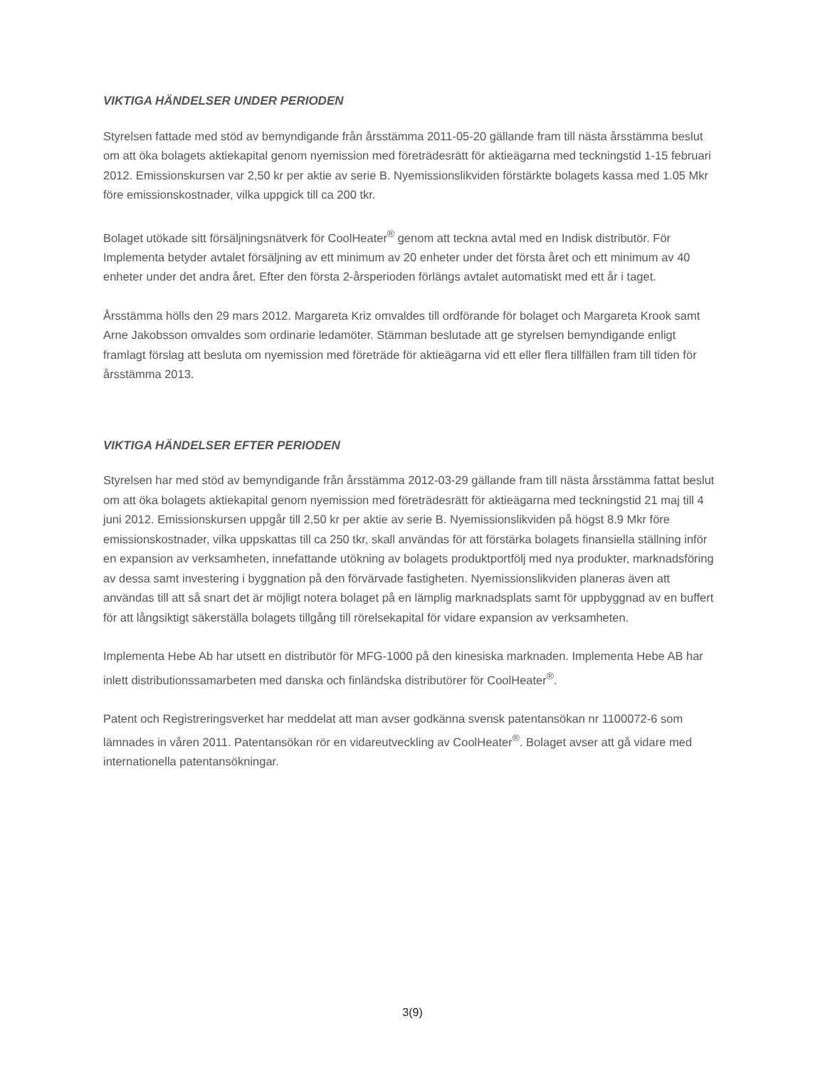VIKTIGA HÄNDELSER UNDER PERIODEN
Styrelsen fattade med stöd av bemyndigande från årsstämma 2011-05-20 gällande fram till nästa årsstämma beslut om att öka bolagets aktiekapital genom nyemission med företrädesrätt för aktieägarna med teckningstid 1-15 februari 2012. Emissionskursen var 2,50 kr per aktie av serie B. Nyemissionslikviden förstärkte bolagets kassa med 1.05 Mkr före emissionskostnader, vilka uppgick till ca 200 tkr.
Bolaget utökade sitt försäljningsnätverk för CoolHeater<sup>®</sup> genom att teckna avtal med en Indisk distributör. För Implementa betyder avtalet försäljning av ett minimum av 20 enheter under det första året och ett minimum av 40 enheter under det andra året. Efter den första 2-årsperioden förlängs avtalet automatiskt med ett år i taget.
Årsstämma hölls den 29 mars 2012. Margareta Kriz omvaldes till ordförande för bolaget och Margareta Krook samt Arne Jakobsson omvaldes som ordinarie ledamöter. Stämman beslutade att ge styrelsen bemyndigande enligt framlagt förslag att besluta om nyemission med företräde för aktieägarna vid ett eller flera tillfällen fram till tiden för årsstämma 2013.
VIKTIGA HÄNDELSER EFTER PERIODEN
Styrelsen har med stöd av bemyndigande från årsstämma 2012-03-29 gällande fram till nästa årsstämma fattat beslut om att öka bolagets aktiekapital genom nyemission med företrädesrätt för aktieägarna med teckningstid 21 maj till 4 juni 2012. Emissionskursen uppgår till 2,50 kr per aktie av serie B. Nyemissionslikviden på högst 8.9 Mkr före emissionskostnader, vilka uppskattas till ca 250 tkr, skall användas för att förstärka bolagets finansiella ställning inför en expansion av verksamheten, innefattande utökning av bolagets produktportfölj med nya produkter, marknadsföring av dessa samt investering i byggnation på den förvärvade fastigheten. Nyemissionslikviden planeras även att användas till att så snart det är möjligt notera bolaget på en lämplig marknadsplats samt för uppbyggnad av en buffert för att långsiktigt säkerställa bolagets tillgång till rörelsekapital för vidare expansion av verksamheten.
Implementa Hebe Ab har utsett en distributör för MFG-1000 på den kinesiska marknaden. Implementa Hebe AB har inlett distributionssamarbeten med danska och finländska distributörer för CoolHeater<sup>®</sup>.
Patent och Registreringsverket har meddelat att man avser godkänna svensk patentansökan nr 1100072-6 som lämnades in våren 2011. Patentansökan rör en vidareutveckling av CoolHeater<sup>®</sup>. Bolaget avser att gå vidare med internationella patentansökningar.
3(9)